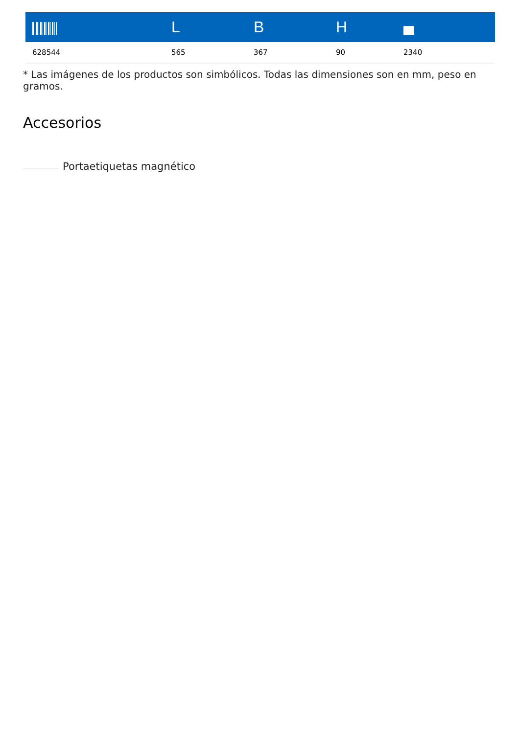| | L | B | H | |
| --- | --- | --- | --- | --- |
| 628544 | 565 | 367 | 90 | 2340 |
* Las imágenes de los productos son simbólicos. Todas las dimensiones son en mm, peso en gramos.
Accesorios
Portaetiquetas magnético